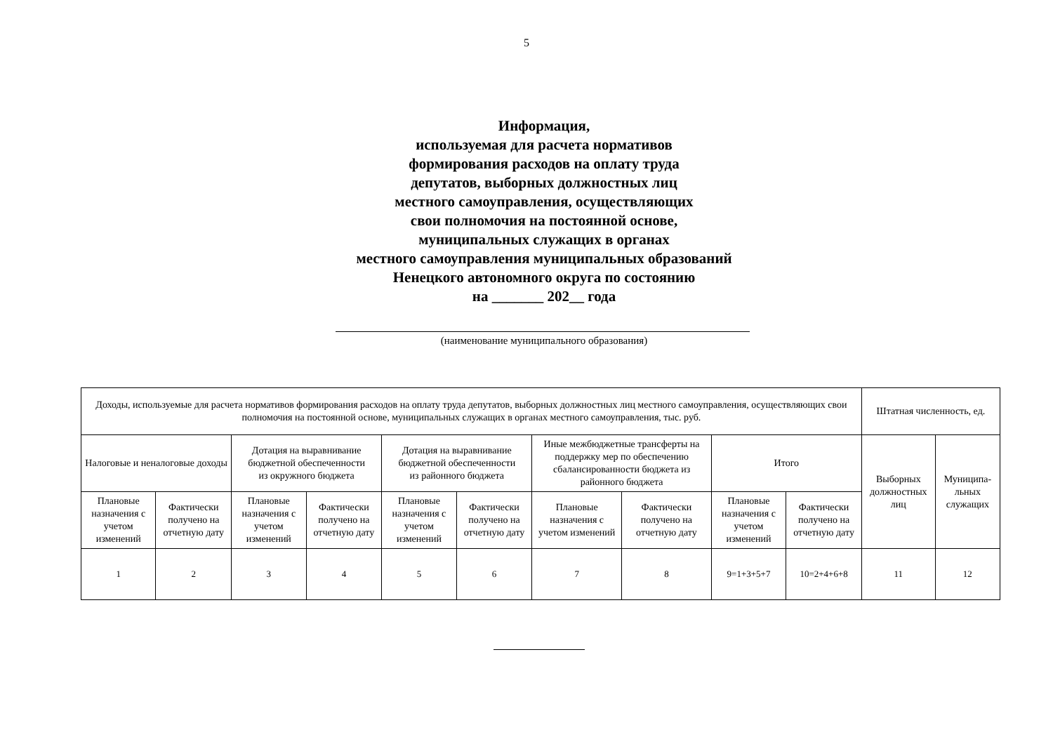5
Информация,
используемая для расчета нормативов
формирования расходов на оплату труда
депутатов, выборных должностных лиц
местного самоуправления, осуществляющих
свои полномочия на постоянной основе,
муниципальных служащих в органах
местного самоуправления муниципальных образований
Ненецкого автономного округа по состоянию
на _______ 202__ года
(наименование муниципального образования)
| Доходы, используемые для расчета нормативов формирования расходов на оплату труда депутатов, выборных должностных лиц местного самоуправления, осуществляющих свои полномочия на постоянной основе, муниципальных служащих в органах местного самоуправления, тыс. руб. | | | | | | | | | | Штатная численность, ед. | |
| --- | --- | --- | --- | --- | --- | --- | --- | --- | --- | --- | --- |
| Налоговые и неналоговые доходы | | Дотация на выравнивание бюджетной обеспеченности из окружного бюджета | | Дотация на выравнивание бюджетной обеспеченности из районного бюджета | | Иные межбюджетные трансферты на поддержку мер по обеспечению сбалансированности бюджета из районного бюджета | | Итого | | Выборных должностных лиц | Муниципа-льных служащих |
| Плановые назначения с учетом изменений | Фактически получено на отчетную дату | Плановые назначения с учетом изменений | Фактически получено на отчетную дату | Плановые назначения с учетом изменений | Фактически получено на отчетную дату | Плановые назначения с учетом изменений | Фактически получено на отчетную дату | Плановые назначения с учетом изменений | Фактически получено на отчетную дату | | |
| 1 | 2 | 3 | 4 | 5 | 6 | 7 | 8 | 9=1+3+5+7 | 10=2+4+6+8 | 11 | 12 |